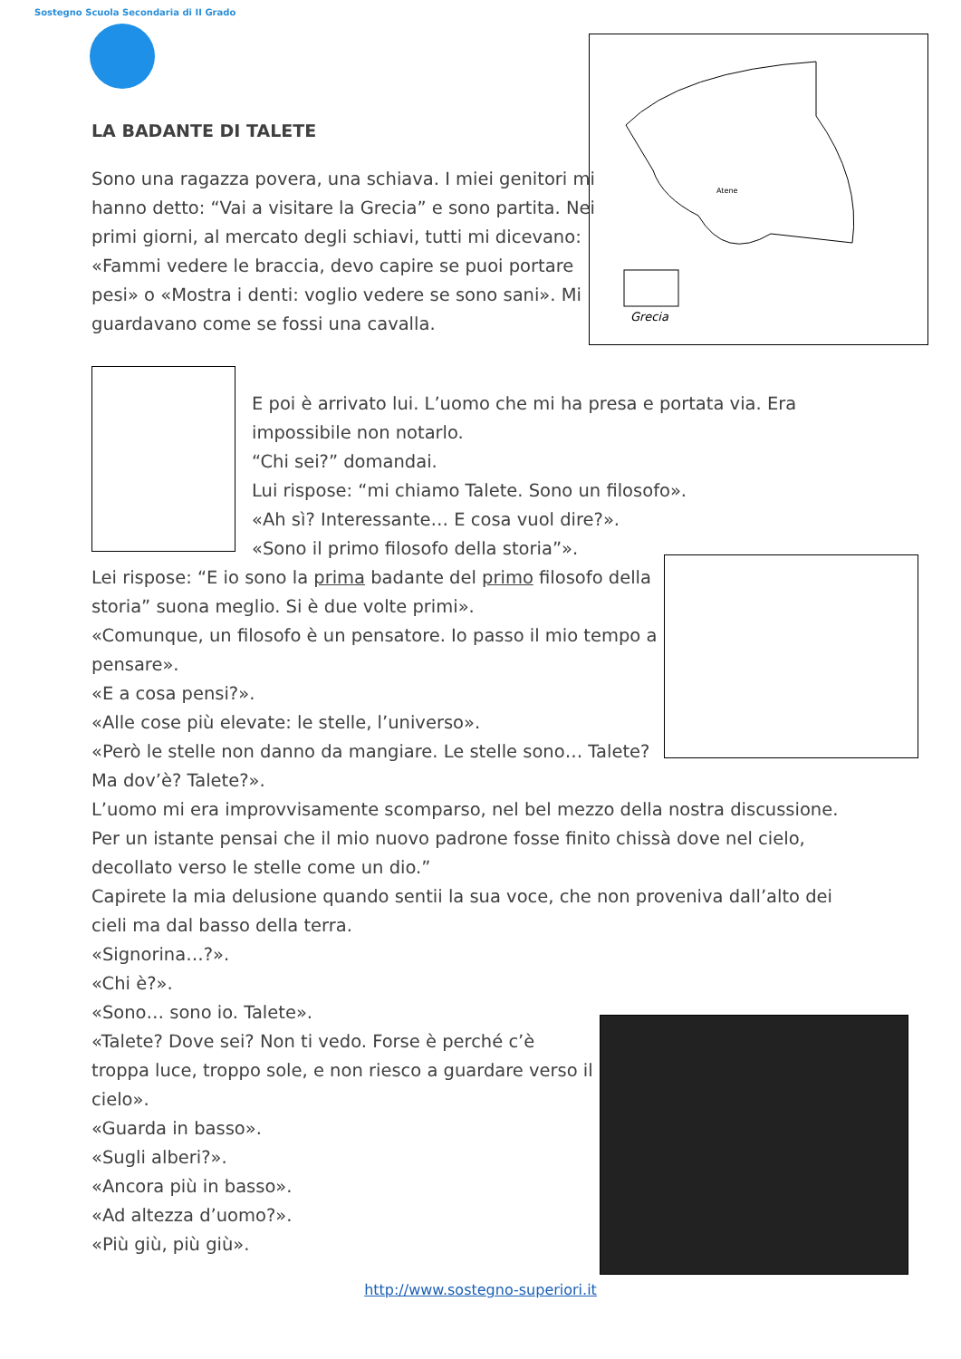Sostegno Scuola Secondaria di II Grado
Grecia
Atene
LA BADANTE DI TALETE
Sono una ragazza povera, una schiava. I miei genitori mi hanno detto: “Vai a visitare la Grecia” e sono partita. Nei primi giorni, al mercato degli schiavi, tutti mi dicevano: «Fammi vedere le braccia, devo capire se puoi portare pesi» o «Mostra i denti: voglio vedere se sono sani». Mi guardavano come se fossi una cavalla.
E poi è arrivato lui. L’uomo che mi ha presa e portata via. Era impossibile non notarlo.
“Chi sei?” domandai.
Lui rispose: “mi chiamo Talete. Sono un filosofo».
«Ah sì? Interessante… E cosa vuol dire?».
«Sono il primo filosofo della storia”».
Lei rispose: “E io sono la prima badante del primo filosofo della storia” suona meglio. Si è due volte primi».
«Comunque, un filosofo è un pensatore. Io passo il mio tempo a pensare».
«E a cosa pensi?».
«Alle cose più elevate: le stelle, l’universo».
«Però le stelle non danno da mangiare. Le stelle sono… Talete? Ma dov’è? Talete?».
L’uomo mi era improvvisamente scomparso, nel bel mezzo della nostra discussione. Per un istante pensai che il mio nuovo padrone fosse finito chissà dove nel cielo, decollato verso le stelle come un dio.”
Capirete la mia delusione quando sentii la sua voce, che non proveniva dall’alto dei cieli ma dal basso della terra.
«Signorina…?».
«Chi è?».
«Sono… sono io. Talete».
«Talete? Dove sei? Non ti vedo. Forse è perché c’è troppa luce, troppo sole, e non riesco a guardare verso il cielo».
«Guarda in basso».
«Sugli alberi?».
«Ancora più in basso».
«Ad altezza d’uomo?».
«Più giù, più giù».
http://www.sostegno-superiori.it